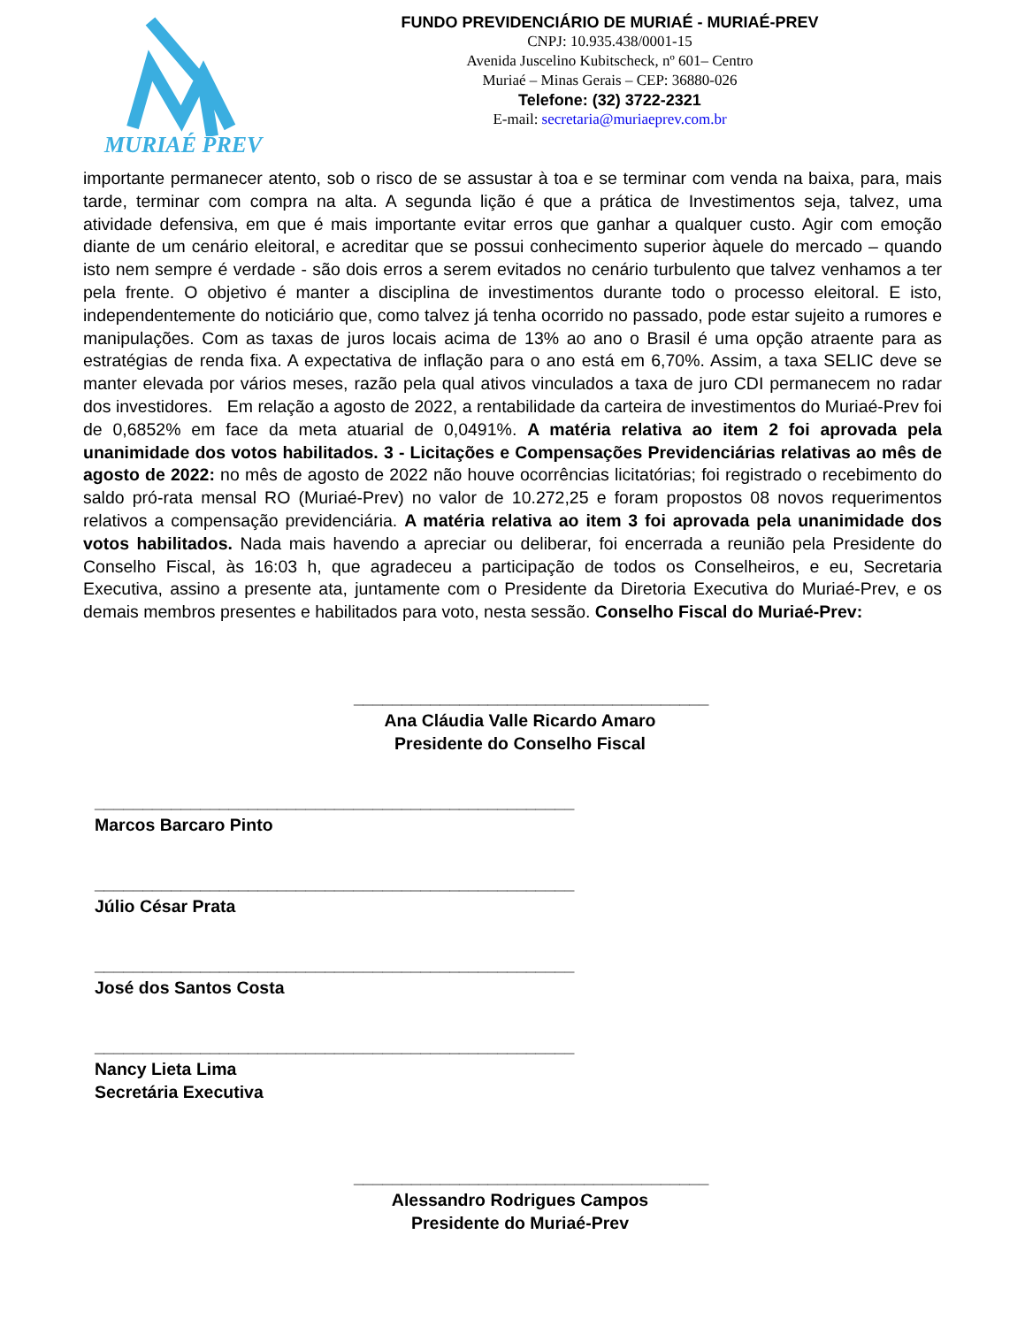MURIAÉ PREV
FUNDO PREVIDENCIÁRIO DE MURIAÉ - MURIAÉ-PREV
CNPJ: 10.935.438/0001-15
Avenida Juscelino Kubitscheck, nº 601– Centro
Muriaé – Minas Gerais – CEP: 36880-026
Telefone: (32) 3722-2321
E-mail: secretaria@muriaeprev.com.br
importante permanecer atento, sob o risco de se assustar à toa e se terminar com venda na baixa, para, mais tarde, terminar com compra na alta. A segunda lição é que a prática de Investimentos seja, talvez, uma atividade defensiva, em que é mais importante evitar erros que ganhar a qualquer custo. Agir com emoção diante de um cenário eleitoral, e acreditar que se possui conhecimento superior àquele do mercado – quando isto nem sempre é verdade - são dois erros a serem evitados no cenário turbulento que talvez venhamos a ter pela frente. O objetivo é manter a disciplina de investimentos durante todo o processo eleitoral. E isto, independentemente do noticiário que, como talvez já tenha ocorrido no passado, pode estar sujeito a rumores e manipulações. Com as taxas de juros locais acima de 13% ao ano o Brasil é uma opção atraente para as estratégias de renda fixa. A expectativa de inflação para o ano está em 6,70%. Assim, a taxa SELIC deve se manter elevada por vários meses, razão pela qual ativos vinculados a taxa de juro CDI permanecem no radar dos investidores. Em relação a agosto de 2022, a rentabilidade da carteira de investimentos do Muriaé-Prev foi de 0,6852% em face da meta atuarial de 0,0491%. A matéria relativa ao item 2 foi aprovada pela unanimidade dos votos habilitados. 3 - Licitações e Compensações Previdenciárias relativas ao mês de agosto de 2022: no mês de agosto de 2022 não houve ocorrências licitatórias; foi registrado o recebimento do saldo pró-rata mensal RO (Muriaé-Prev) no valor de 10.272,25 e foram propostos 08 novos requerimentos relativos a compensação previdenciária. A matéria relativa ao item 3 foi aprovada pela unanimidade dos votos habilitados. Nada mais havendo a apreciar ou deliberar, foi encerrada a reunião pela Presidente do Conselho Fiscal, às 16:03 h, que agradeceu a participação de todos os Conselheiros, e eu, Secretaria Executiva, assino a presente ata, juntamente com o Presidente da Diretoria Executiva do Muriaé-Prev, e os demais membros presentes e habilitados para voto, nesta sessão. Conselho Fiscal do Muriaé-Prev:
_____________________________________
Ana Cláudia Valle Ricardo Amaro
Presidente do Conselho Fiscal
__________________________________________________
Marcos Barcaro Pinto
__________________________________________________
Júlio César Prata
__________________________________________________
José dos Santos Costa
__________________________________________________
Nancy Lieta Lima
Secretária Executiva
_____________________________________
Alessandro Rodrigues Campos
Presidente do Muriaé-Prev